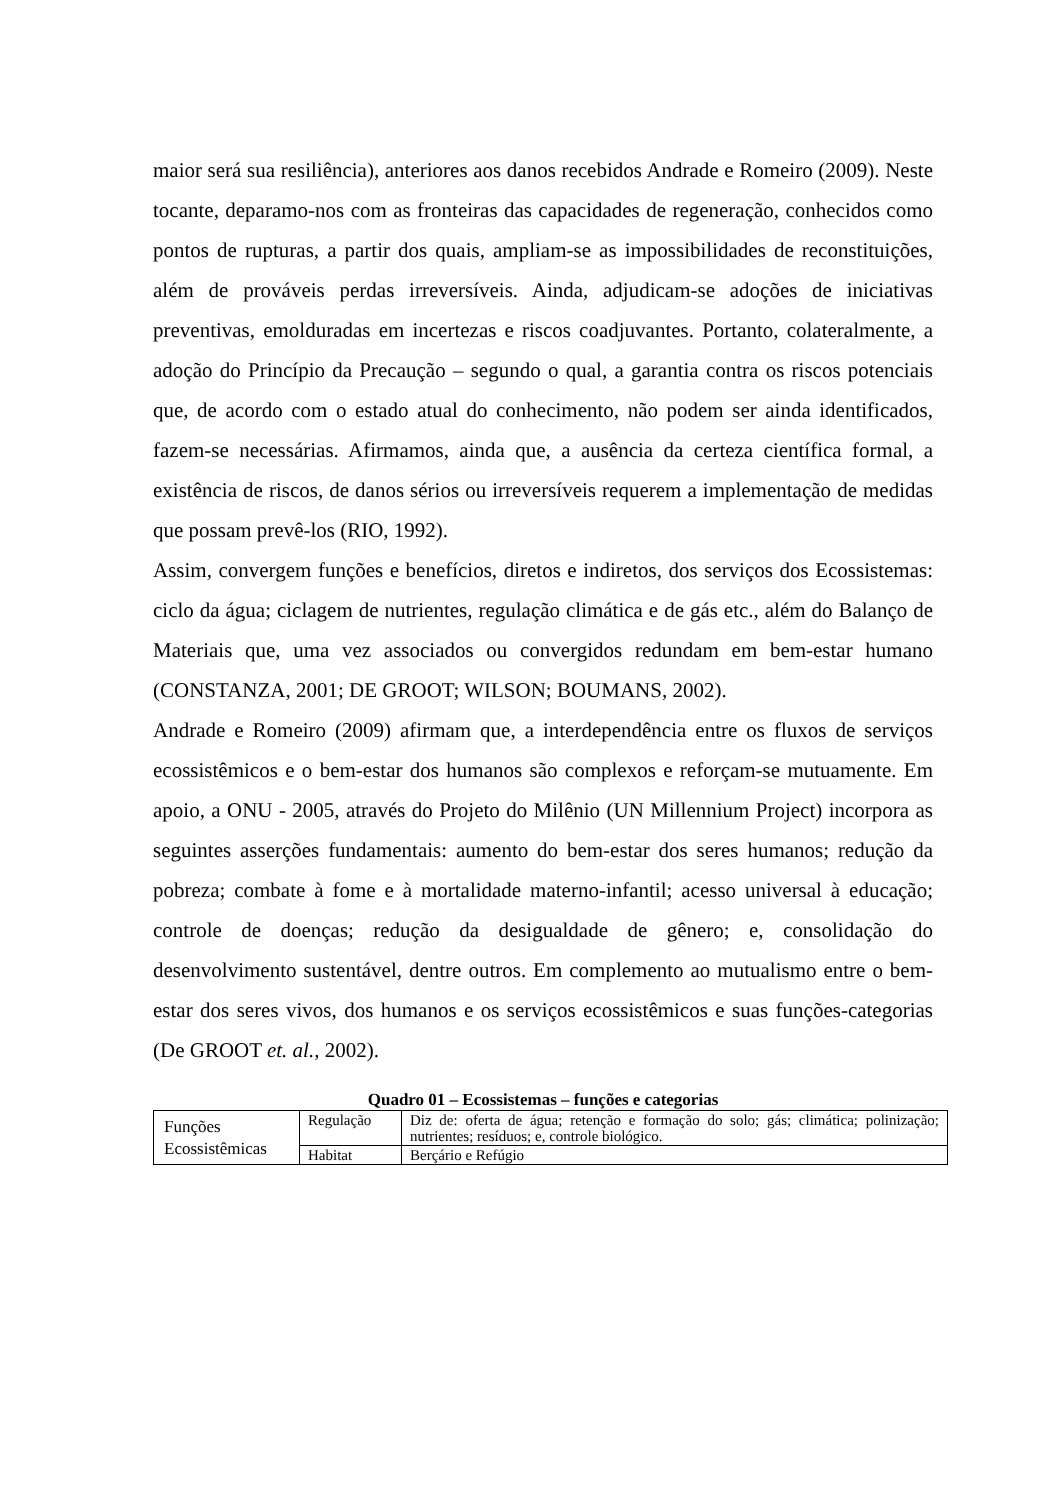maior será sua resiliência), anteriores aos danos recebidos Andrade e Romeiro (2009). Neste tocante, deparamo-nos com as fronteiras das capacidades de regeneração, conhecidos como pontos de rupturas, a partir dos quais, ampliam-se as impossibilidades de reconstituições, além de prováveis perdas irreversíveis. Ainda, adjudicam-se adoções de iniciativas preventivas, emolduradas em incertezas e riscos coadjuvantes. Portanto, colateralmente, a adoção do Princípio da Precaução – segundo o qual, a garantia contra os riscos potenciais que, de acordo com o estado atual do conhecimento, não podem ser ainda identificados, fazem-se necessárias. Afirmamos, ainda que, a ausência da certeza científica formal, a existência de riscos, de danos sérios ou irreversíveis requerem a implementação de medidas que possam prevê-los (RIO, 1992).
Assim, convergem funções e benefícios, diretos e indiretos, dos serviços dos Ecossistemas: ciclo da água; ciclagem de nutrientes, regulação climática e de gás etc., além do Balanço de Materiais que, uma vez associados ou convergidos redundam em bem-estar humano (CONSTANZA, 2001; DE GROOT; WILSON; BOUMANS, 2002).
Andrade e Romeiro (2009) afirmam que, a interdependência entre os fluxos de serviços ecossistêmicos e o bem-estar dos humanos são complexos e reforçam-se mutuamente. Em apoio, a ONU - 2005, através do Projeto do Milênio (UN Millennium Project) incorpora as seguintes asserções fundamentais: aumento do bem-estar dos seres humanos; redução da pobreza; combate à fome e à mortalidade materno-infantil; acesso universal à educação; controle de doenças; redução da desigualdade de gênero; e, consolidação do desenvolvimento sustentável, dentre outros. Em complemento ao mutualismo entre o bem-estar dos seres vivos, dos humanos e os serviços ecossistêmicos e suas funções-categorias (De GROOT et. al., 2002).
Quadro 01 – Ecossistemas – funções e categorias
| Funções Ecossistêmicas | Regulação | Diz de: oferta de água; retenção e formação do solo; gás; climática; polinização; nutrientes; resíduos; e, controle biológico. |
| | Habitat | Berçário e Refúgio |